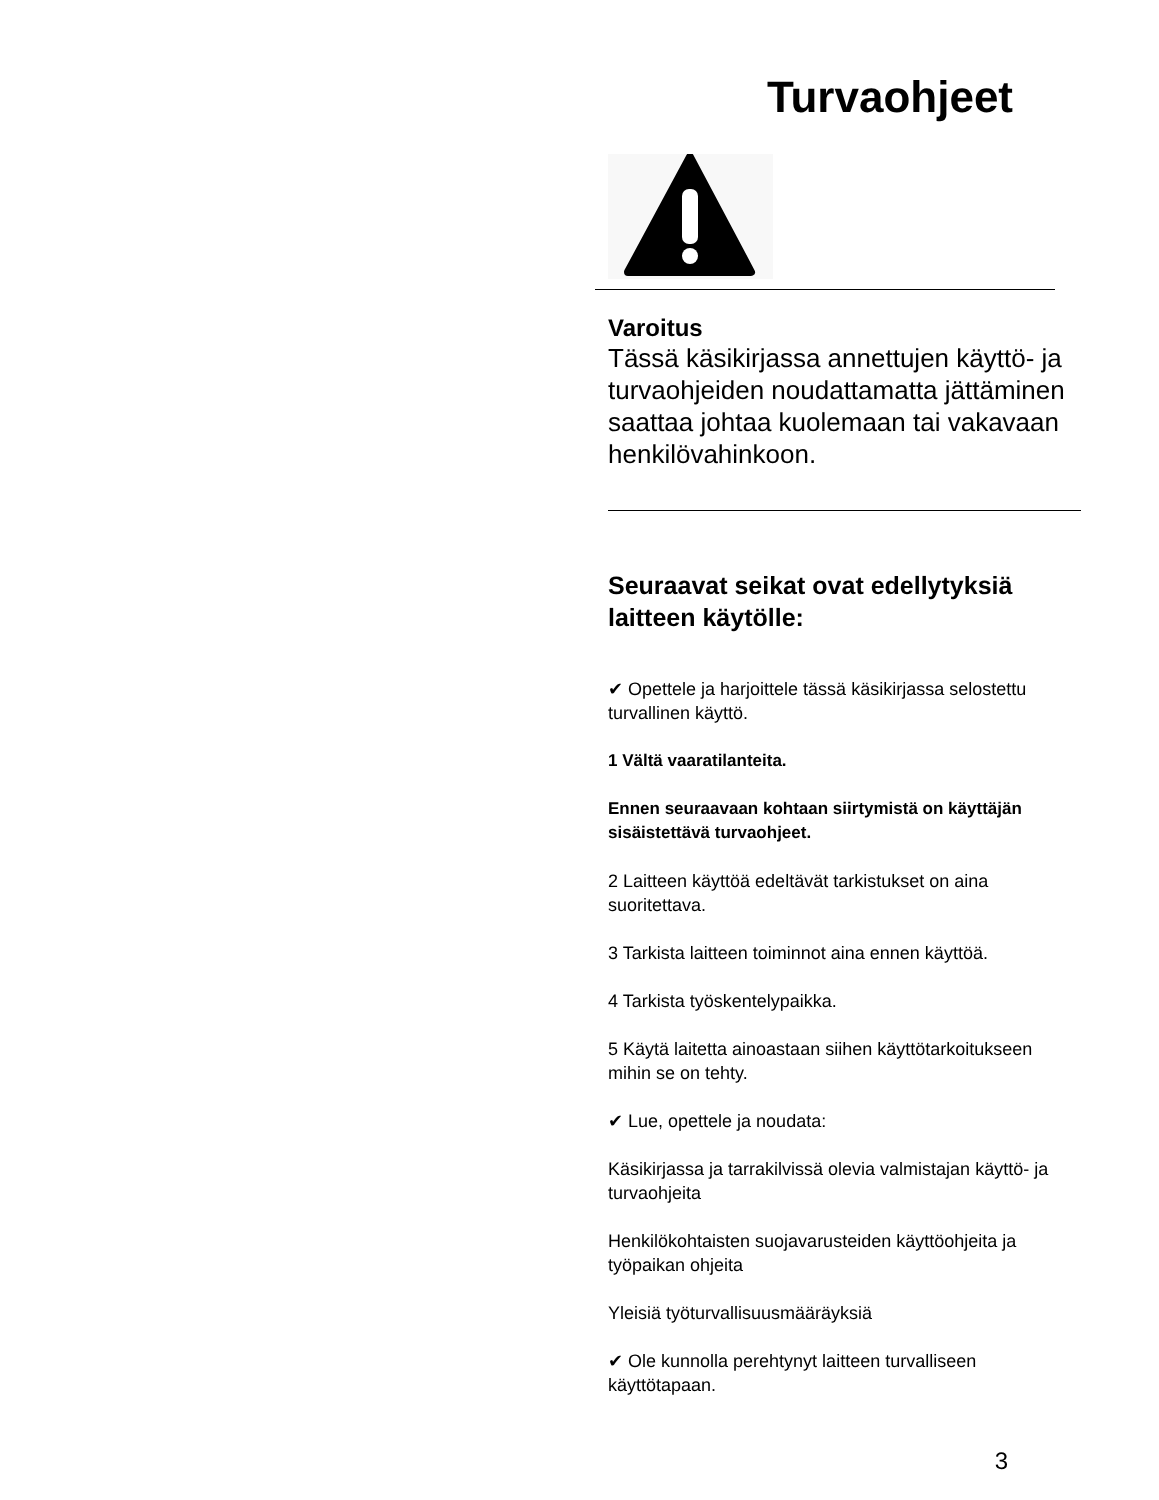Turvaohjeet
Varoitus
Tässä käsikirjassa annettujen käyttö- ja turvaohjeiden noudattamatta jättäminen saattaa johtaa kuolemaan tai vakavaan henkilövahinkoon.
Seuraavat seikat ovat edellytyksiä laitteen käytölle:
✔ Opettele ja harjoittele tässä käsikirjassa selostettu turvallinen käyttö.
1 Vältä vaaratilanteita.
Ennen seuraavaan kohtaan siirtymistä on käyttäjän sisäistettävä turvaohjeet.
2 Laitteen käyttöä edeltävät tarkistukset on aina suoritettava.
3 Tarkista laitteen toiminnot aina ennen käyttöä.
4 Tarkista työskentelypaikka.
5 Käytä laitetta ainoastaan siihen käyttötarkoitukseen mihin se on tehty.
✔ Lue, opettele ja noudata:
Käsikirjassa ja tarrakilvissä olevia valmistajan käyttö- ja turvaohjeita
Henkilökohtaisten suojavarusteiden käyttöohjeita ja työpaikan ohjeita
Yleisiä työturvallisuusmääräyksiä
✔ Ole kunnolla perehtynyt laitteen turvalliseen käyttötapaan.
3